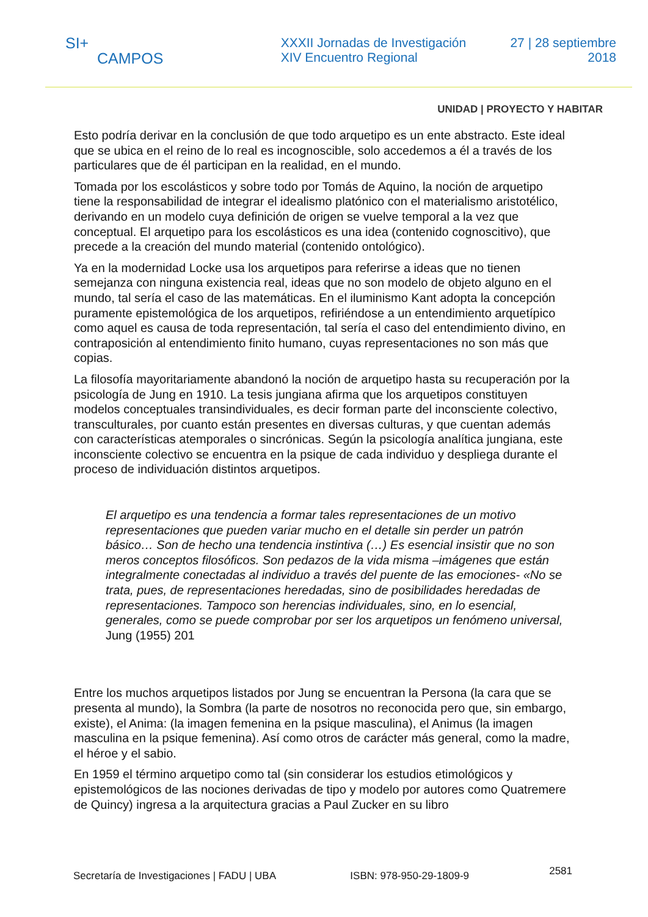SI+
CAMPOS
XXXII Jornadas de Investigación
XIV Encuentro Regional
27 | 28 septiembre
2018
UNIDAD | PROYECTO Y HABITAR
Esto podría derivar en la conclusión de que todo arquetipo es un ente abstracto. Este ideal que se ubica en el reino de lo real es incognoscible, solo accedemos a él a través de los particulares que de él participan en la realidad, en el mundo.
Tomada por los escolásticos y sobre todo por Tomás de Aquino, la noción de arquetipo tiene la responsabilidad de integrar el idealismo platónico con el materialismo aristotélico, derivando en un modelo cuya definición de origen se vuelve temporal a la vez que conceptual. El arquetipo para los escolásticos es una idea (contenido cognoscitivo), que precede a la creación del mundo material (contenido ontológico).
Ya en la modernidad Locke usa los arquetipos para referirse a ideas que no tienen semejanza con ninguna existencia real, ideas que no son modelo de objeto alguno en el mundo, tal sería el caso de las matemáticas. En el iluminismo Kant adopta la concepción puramente epistemológica de los arquetipos, refiriéndose a un entendimiento arquetípico como aquel es causa de toda representación, tal sería el caso del entendimiento divino, en contraposición al entendimiento finito humano, cuyas representaciones no son más que copias.
La filosofía mayoritariamente abandonó la noción de arquetipo hasta su recuperación por la psicología de Jung en 1910. La tesis jungiana afirma que los arquetipos constituyen modelos conceptuales transindividuales, es decir forman parte del inconsciente colectivo, transculturales, por cuanto están presentes en diversas culturas, y que cuentan además con características atemporales o sincrónicas. Según la psicología analítica jungiana, este inconsciente colectivo se encuentra en la psique de cada individuo y despliega durante el proceso de individuación distintos arquetipos.
El arquetipo es una tendencia a formar tales representaciones de un motivo representaciones que pueden variar mucho en el detalle sin perder un patrón básico… Son de hecho una tendencia instintiva (…) Es esencial insistir que no son meros conceptos filosóficos. Son pedazos de la vida misma –imágenes que están integralmente conectadas al individuo a través del puente de las emociones- «No se trata, pues, de representaciones heredadas, sino de posibilidades heredadas de representaciones. Tampoco son herencias individuales, sino, en lo esencial, generales, como se puede comprobar por ser los arquetipos un fenómeno universal, Jung (1955) 201
Entre los muchos arquetipos listados por Jung se encuentran la Persona (la cara que se presenta al mundo), la Sombra (la parte de nosotros no reconocida pero que, sin embargo, existe), el Anima: (la imagen femenina en la psique masculina), el Animus (la imagen masculina en la psique femenina). Así como otros de carácter más general, como la madre, el héroe y el sabio.
En 1959 el término arquetipo como tal (sin considerar los estudios etimológicos y epistemológicos de las nociones derivadas de tipo y modelo por autores como Quatremere de Quincy) ingresa a la arquitectura gracias a Paul Zucker en su libro
Secretaría de Investigaciones | FADU | UBA ISBN: 978-950-29-1809-9 2581